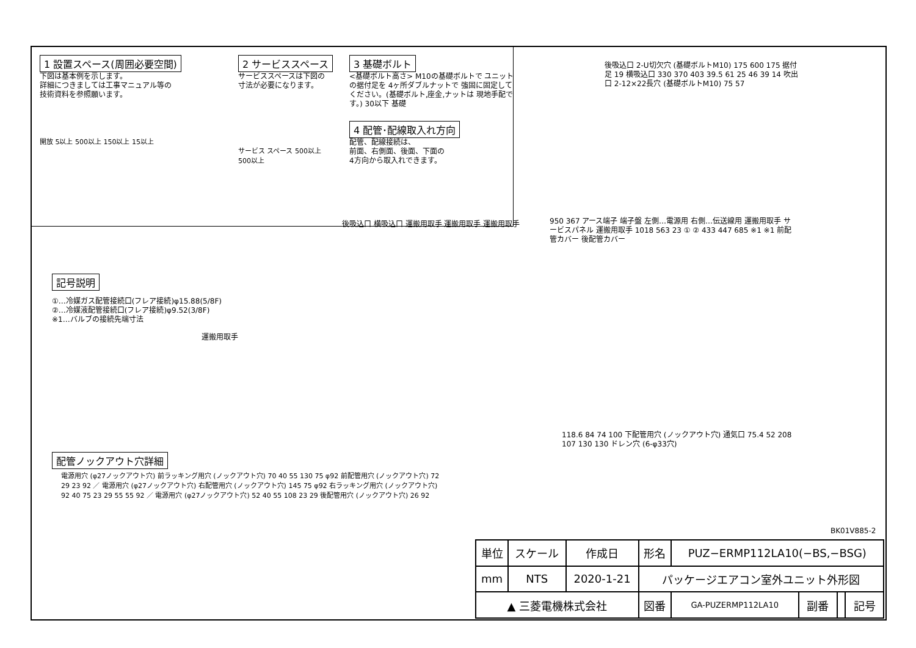1 設置スペース(周囲必要空間)
下図は基本例を示します。
詳細につきましては工事マニュアル等の
技術資料を参照願います。
開放 5以上 500以上 150以上 15以上
2 サービススペース
サービススペースは下図の
寸法が必要になります。
サービス スペース 500以上 500以上
3 基礎ボルト
<基礎ボルト高さ> M10の基礎ボルトで ユニットの据付足を 4ヶ所ダブルナットで 強固に固定してください。(基礎ボルト,座金,ナットは 現地手配です。) 30以下 基礎
4 配管･配線取入れ方向
配管、配線接続は、
前面、右側面、後面、下面の
4方向から取入れできます。
後吸込口 2-U切欠穴 (基礎ボルトM10) 175 600 175 据付足 19 横吸込口 330 370 403 39.5 61 25 46 39 14 吹出口 2-12×22長穴 (基礎ボルトM10) 75 57
記号説明
①…冷媒ガス配管接続口(フレア接続)φ15.88(5/8F)
②…冷媒液配管接続口(フレア接続)φ9.52(3/8F)
※1…バルブの接続先端寸法
後吸込口 横吸込口 運搬用取手 運搬用取手 運搬用取手
運搬用取手
950 367 アース端子 端子盤 左側…電源用 右側…伝送線用 運搬用取手 サービスパネル 運搬用取手 1018 563 23 ① ② 433 447 685 ※1 ※1 前配管カバー 後配管カバー
118.6 84 74 100 下配管用穴 (ノックアウト穴) 通気口 75.4 52 208 107 130 130 ドレン穴 (6-φ33穴)
配管ノックアウト穴詳細
電源用穴 (φ27ノックアウト穴) 前ラッキング用穴 (ノックアウト穴) 70 40 55 130 75 φ92 前配管用穴 (ノックアウト穴) 72 29 23 92 ／ 電源用穴 (φ27ノックアウト穴) 右配管用穴 (ノックアウト穴) 145 75 φ92 右ラッキング用穴 (ノックアウト穴) 92 40 75 23 29 55 55 92 ／ 電源用穴 (φ27ノックアウト穴) 52 40 55 108 23 29 後配管用穴 (ノックアウト穴) 26 92
BK01V885-2
| 単位 | スケール | 作成日 | 形名 | PUZ−ERMP112LA10(−BS,−BSG) | | | |
| mm | NTS | 2020-1-21 | パッケージエアコン室外ユニット外形図 | | | | |
| ▲ 三菱電機株式会社 | | | 図番 | GA-PUZERMP112LA10 | 副番 | | 記号 |